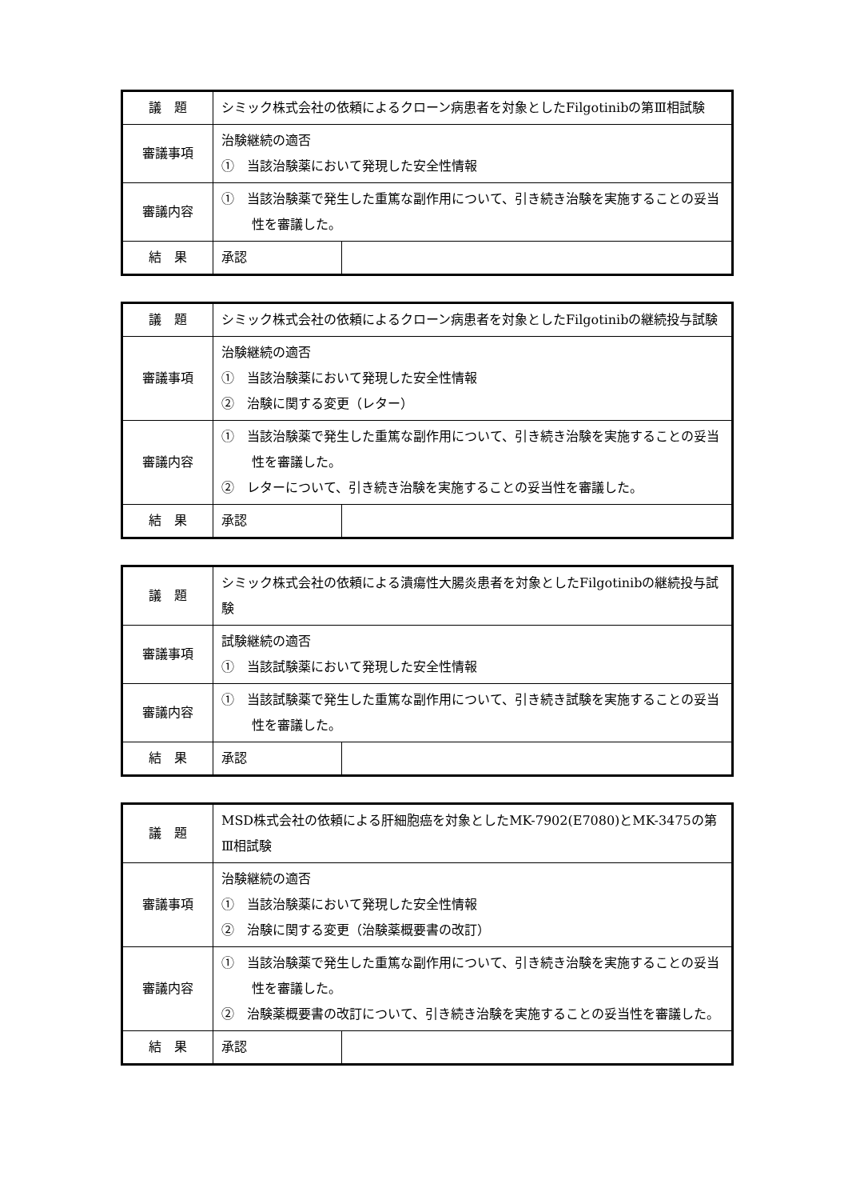| 議 題 | シミック株式会社の依頼によるクローン病患者を対象としたFilgotinibの第Ⅲ相試験 | |
| 審議事項 | 治験継続の適否 ① 当該治験薬において発現した安全性情報 | |
| 審議内容 | ① 当該治験薬で発生した重篤な副作用について、引き続き治験を実施することの妥当性を審議した。 | |
| 結 果 | 承認 | |
| 議 題 | シミック株式会社の依頼によるクローン病患者を対象としたFilgotinibの継続投与試験 | |
| 審議事項 | 治験継続の適否 ① 当該治験薬において発現した安全性情報 ② 治験に関する変更（レター） | |
| 審議内容 | ① 当該治験薬で発生した重篤な副作用について、引き続き治験を実施することの妥当性を審議した。 ② レターについて、引き続き治験を実施することの妥当性を審議した。 | |
| 結 果 | 承認 | |
| 議 題 | シミック株式会社の依頼による潰瘍性大腸炎患者を対象としたFilgotinibの継続投与試験 | |
| 審議事項 | 試験継続の適否 ① 当該試験薬において発現した安全性情報 | |
| 審議内容 | ① 当該試験薬で発生した重篤な副作用について、引き続き試験を実施することの妥当性を審議した。 | |
| 結 果 | 承認 | |
| 議 題 | MSD株式会社の依頼による肝細胞癌を対象としたMK-7902(E7080)とMK-3475の第Ⅲ相試験 | |
| 審議事項 | 治験継続の適否 ① 当該治験薬において発現した安全性情報 ② 治験に関する変更（治験薬概要書の改訂） | |
| 審議内容 | ① 当該治験薬で発生した重篤な副作用について、引き続き治験を実施することの妥当性を審議した。 ② 治験薬概要書の改訂について、引き続き治験を実施することの妥当性を審議した。 | |
| 結 果 | 承認 | |